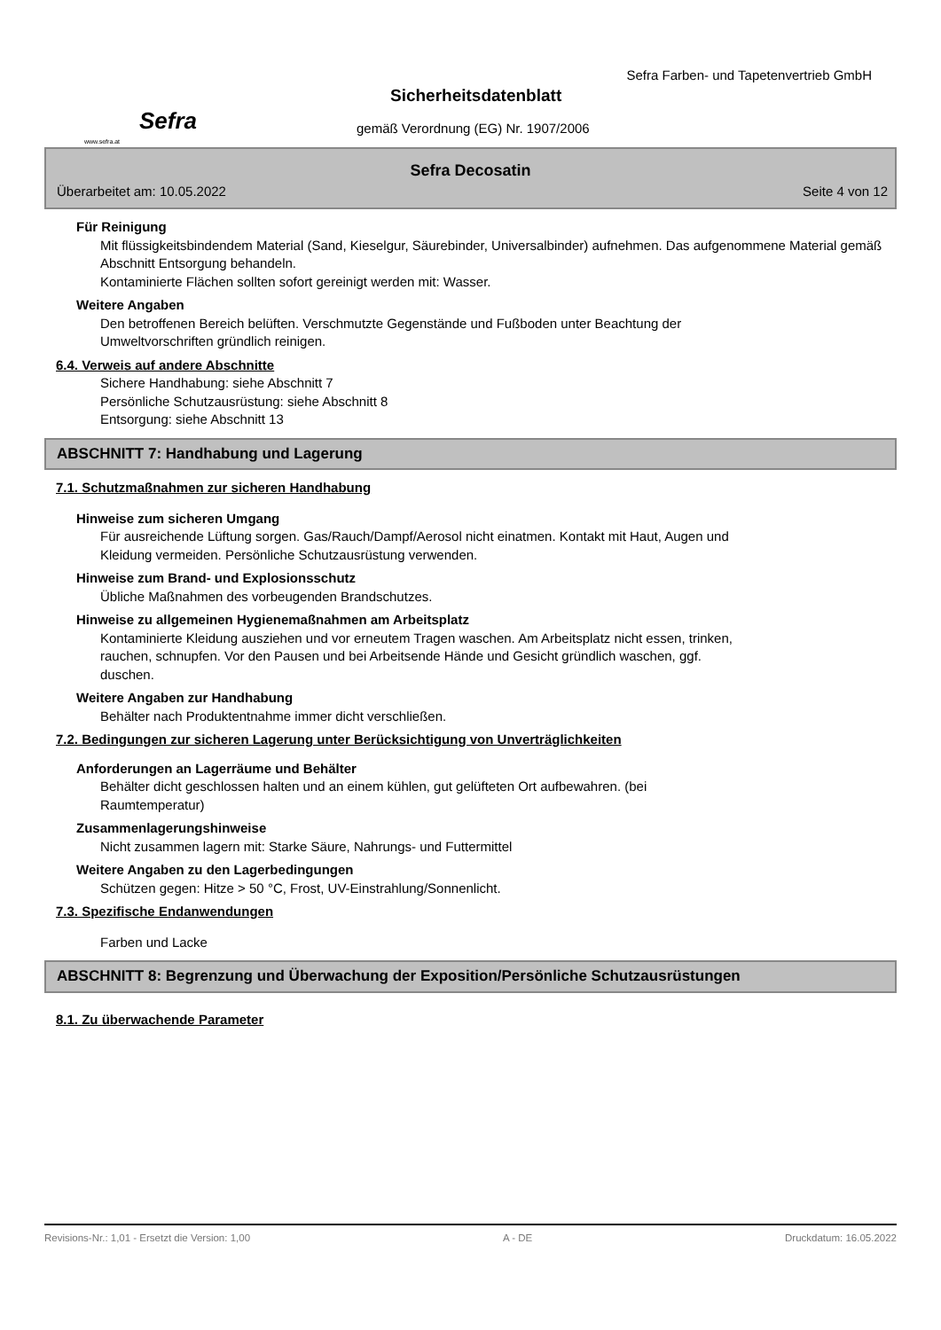Sefra
www.sefra.at
Sefra Farben- und Tapetenvertrieb GmbH
Sicherheitsdatenblatt
gemäß Verordnung (EG) Nr. 1907/2006
Sefra Decosatin
Überarbeitet am: 10.05.2022 Seite 4 von 12
Für Reinigung
Mit flüssigkeitsbindendem Material (Sand, Kieselgur, Säurebinder, Universalbinder) aufnehmen. Das aufgenommene Material gemäß Abschnitt Entsorgung behandeln.
Kontaminierte Flächen sollten sofort gereinigt werden mit: Wasser.
Weitere Angaben
Den betroffenen Bereich belüften. Verschmutzte Gegenstände und Fußboden unter Beachtung der
Umweltvorschriften gründlich reinigen.
6.4. Verweis auf andere Abschnitte
Sichere Handhabung: siehe Abschnitt 7
Persönliche Schutzausrüstung: siehe Abschnitt 8
Entsorgung: siehe Abschnitt 13
ABSCHNITT 7: Handhabung und Lagerung
7.1. Schutzmaßnahmen zur sicheren Handhabung
Hinweise zum sicheren Umgang
Für ausreichende Lüftung sorgen. Gas/Rauch/Dampf/Aerosol nicht einatmen. Kontakt mit Haut, Augen und
Kleidung vermeiden. Persönliche Schutzausrüstung verwenden.
Hinweise zum Brand- und Explosionsschutz
Übliche Maßnahmen des vorbeugenden Brandschutzes.
Hinweise zu allgemeinen Hygienemaßnahmen am Arbeitsplatz
Kontaminierte Kleidung ausziehen und vor erneutem Tragen waschen. Am Arbeitsplatz nicht essen, trinken,
rauchen, schnupfen. Vor den Pausen und bei Arbeitsende Hände und Gesicht gründlich waschen, ggf.
duschen.
Weitere Angaben zur Handhabung
Behälter nach Produktentnahme immer dicht verschließen.
7.2. Bedingungen zur sicheren Lagerung unter Berücksichtigung von Unverträglichkeiten
Anforderungen an Lagerräume und Behälter
Behälter dicht geschlossen halten und an einem kühlen, gut gelüfteten Ort aufbewahren. (bei
Raumtemperatur)
Zusammenlagerungshinweise
Nicht zusammen lagern mit: Starke Säure, Nahrungs- und Futtermittel
Weitere Angaben zu den Lagerbedingungen
Schützen gegen: Hitze > 50 °C, Frost, UV-Einstrahlung/Sonnenlicht.
7.3. Spezifische Endanwendungen
Farben und Lacke
ABSCHNITT 8: Begrenzung und Überwachung der Exposition/Persönliche Schutzausrüstungen
8.1. Zu überwachende Parameter
Revisions-Nr.: 1,01 - Ersetzt die Version: 1,00 A - DE Druckdatum: 16.05.2022